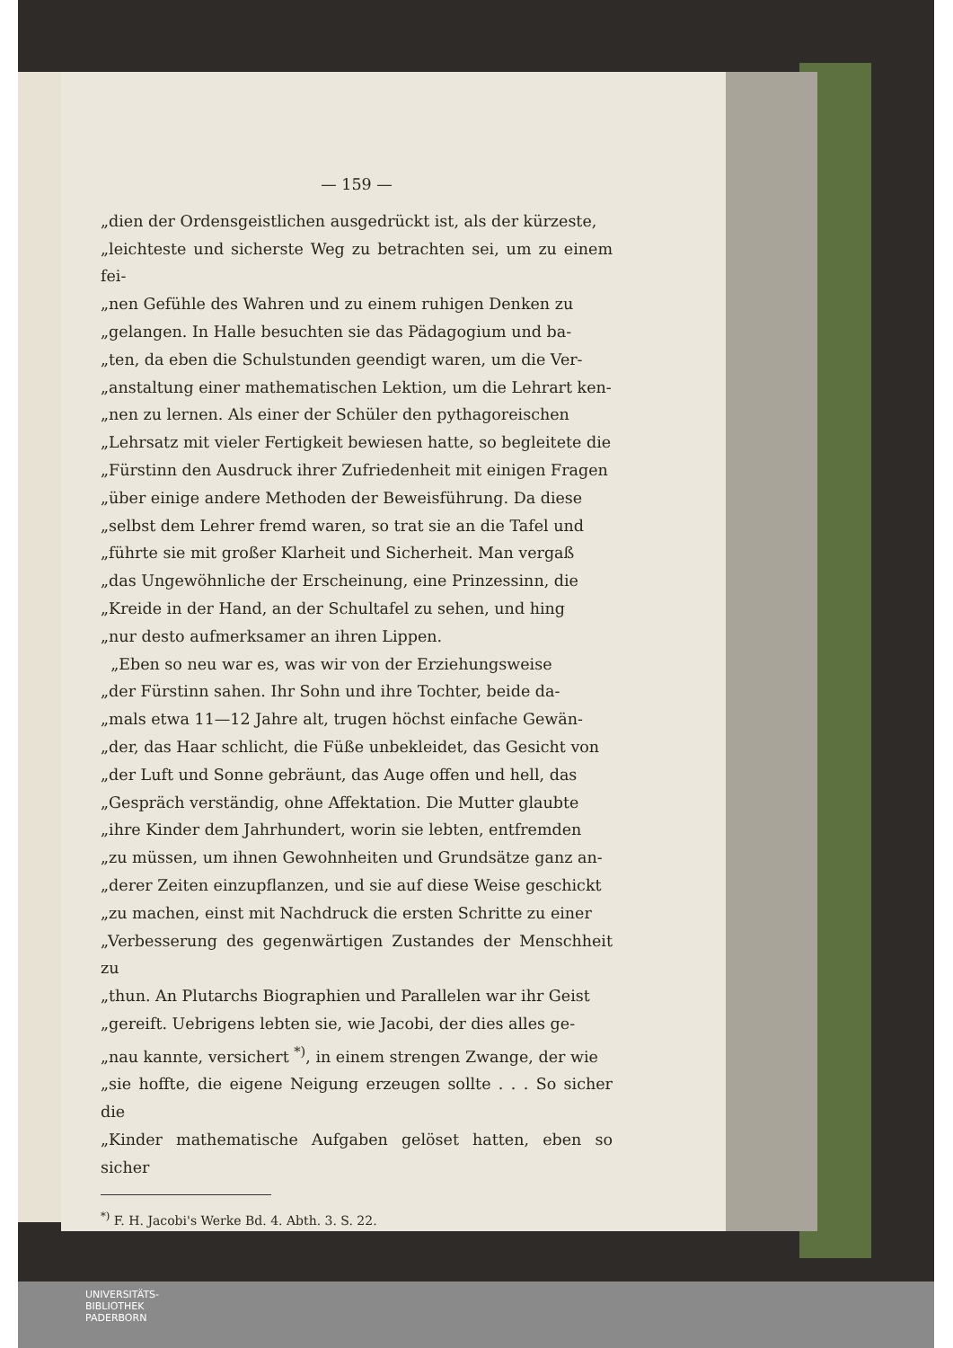— 159 —
„dien der Ordensgeistlichen ausgedrückt ist, als der kürzeste,
„leichteste und sicherste Weg zu betrachten sei, um zu einem fei-
„nen Gefühle des Wahren und zu einem ruhigen Denken zu
„gelangen. In Halle besuchten sie das Pädagogium und ba-
„ten, da eben die Schulstunden geendigt waren, um die Ver-
„anstaltung einer mathematischen Lektion, um die Lehrart ken-
„nen zu lernen. Als einer der Schüler den pythagoreischen
„Lehrsatz mit vieler Fertigkeit bewiesen hatte, so begleitete die
„Fürstinn den Ausdruck ihrer Zufriedenheit mit einigen Fragen
„über einige andere Methoden der Beweisführung. Da diese
„selbst dem Lehrer fremd waren, so trat sie an die Tafel und
„führte sie mit großer Klarheit und Sicherheit. Man vergaß
„das Ungewöhnliche der Erscheinung, eine Prinzessinn, die
„Kreide in der Hand, an der Schultafel zu sehen, und hing
„nur desto aufmerksamer an ihren Lippen.
„Eben so neu war es, was wir von der Erziehungsweise
„der Fürstinn sahen. Ihr Sohn und ihre Tochter, beide da-
„mals etwa 11—12 Jahre alt, trugen höchst einfache Gewän-
„der, das Haar schlicht, die Füße unbekleidet, das Gesicht von
„der Luft und Sonne gebräunt, das Auge offen und hell, das
„Gespräch verständig, ohne Affektation. Die Mutter glaubte
„ihre Kinder dem Jahrhundert, worin sie lebten, entfremden
„zu müssen, um ihnen Gewohnheiten und Grundsätze ganz an-
„derer Zeiten einzupflanzen, und sie auf diese Weise geschickt
„zu machen, einst mit Nachdruck die ersten Schritte zu einer
„Verbesserung des gegenwärtigen Zustandes der Menschheit zu
„thun. An Plutarchs Biographien und Parallelen war ihr Geist
„gereift. Uebrigens lebten sie, wie Jacobi, der dies alles ge-
„nau kannte, versichert <sup>*)</sup>, in einem strengen Zwange, der wie
„sie hoffte, die eigene Neigung erzeugen sollte . . . So sicher die
„Kinder mathematische Aufgaben gelöset hatten, eben so sicher
<sup>*)</sup> F. H. Jacobi's Werke Bd. 4. Abth. 3. S. 22.
UNIVERSITÄTS-
BIBLIOTHEK
PADERBORN